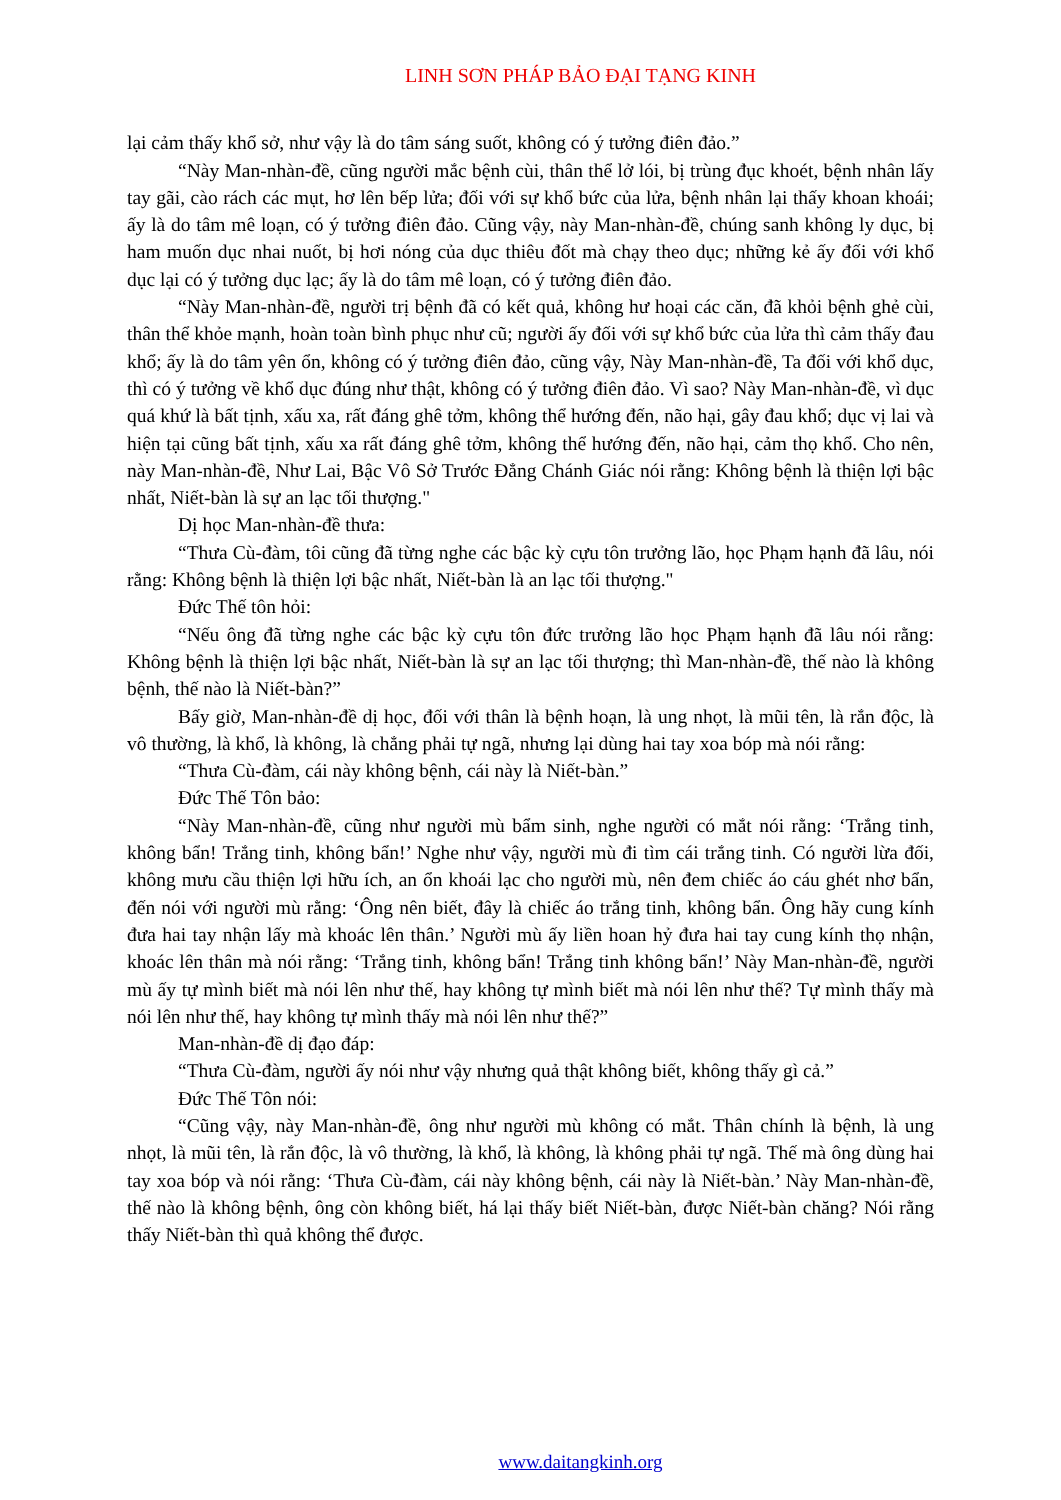LINH SƠN PHÁP BẢO ĐẠI TẠNG KINH
lại cảm thấy khổ sở, như vậy là do tâm sáng suốt, không có ý tưởng điên đảo.”
“Này Man-nhàn-đề, cũng người mắc bệnh cùi, thân thể lở lói, bị trùng đục khoét, bệnh nhân lấy tay gãi, cào rách các mụt, hơ lên bếp lửa; đối với sự khổ bức của lửa, bệnh nhân lại thấy khoan khoái; ấy là do tâm mê loạn, có ý tưởng điên đảo. Cũng vậy, này Man-nhàn-đề, chúng sanh không ly dục, bị ham muốn dục nhai nuốt, bị hơi nóng của dục thiêu đốt mà chạy theo dục; những kẻ ấy đối với khổ dục lại có ý tưởng dục lạc; ấy là do tâm mê loạn, có ý tưởng điên đảo.
“Này Man-nhàn-đề, người trị bệnh đã có kết quả, không hư hoại các căn, đã khỏi bệnh ghẻ cùi, thân thể khỏe mạnh, hoàn toàn bình phục như cũ; người ấy đối với sự khổ bức của lửa thì cảm thấy đau khổ; ấy là do tâm yên ổn, không có ý tưởng điên đảo, cũng vậy, Này Man-nhàn-đề, Ta đối với khổ dục, thì có ý tưởng về khổ dục đúng như thật, không có ý tưởng điên đảo. Vì sao? Này Man-nhàn-đề, vì dục quá khứ là bất tịnh, xấu xa, rất đáng ghê tởm, không thể hướng đến, não hại, gây đau khổ; dục vị lai và hiện tại cũng bất tịnh, xấu xa rất đáng ghê tởm, không thể hướng đến, não hại, cảm thọ khổ. Cho nên, này Man-nhàn-đề, Như Lai, Bậc Vô Sở Trước Đẳng Chánh Giác nói rằng: Không bệnh là thiện lợi bậc nhất, Niết-bàn là sự an lạc tối thượng."
Dị học Man-nhàn-đề thưa:
“Thưa Cù-đàm, tôi cũng đã từng nghe các bậc kỳ cựu tôn trưởng lão, học Phạm hạnh đã lâu, nói rằng: Không bệnh là thiện lợi bậc nhất, Niết-bàn là an lạc tối thượng."
Đức Thế tôn hỏi:
“Nếu ông đã từng nghe các bậc kỳ cựu tôn đức trưởng lão học Phạm hạnh đã lâu nói rằng: Không bệnh là thiện lợi bậc nhất, Niết-bàn là sự an lạc tối thượng; thì Man-nhàn-đề, thế nào là không bệnh, thế nào là Niết-bàn?”
Bấy giờ, Man-nhàn-đề dị học, đối với thân là bệnh hoạn, là ung nhọt, là mũi tên, là rắn độc, là vô thường, là khổ, là không, là chẳng phải tự ngã, nhưng lại dùng hai tay xoa bóp mà nói rằng:
“Thưa Cù-đàm, cái này không bệnh, cái này là Niết-bàn.”
Đức Thế Tôn bảo:
“Này Man-nhàn-đề, cũng như người mù bẩm sinh, nghe người có mắt nói rằng: ‘Trắng tinh, không bẩn! Trắng tinh, không bẩn!’ Nghe như vậy, người mù đi tìm cái trắng tinh. Có người lừa đối, không mưu cầu thiện lợi hữu ích, an ổn khoái lạc cho người mù, nên đem chiếc áo cáu ghét nhơ bẩn, đến nói với người mù rằng: ‘Ông nên biết, đây là chiếc áo trắng tinh, không bẩn. Ông hãy cung kính đưa hai tay nhận lấy mà khoác lên thân.’ Người mù ấy liền hoan hỷ đưa hai tay cung kính thọ nhận, khoác lên thân mà nói rằng: ‘Trắng tinh, không bẩn! Trắng tinh không bẩn!’ Này Man-nhàn-đề, người mù ấy tự mình biết mà nói lên như thế, hay không tự mình biết mà nói lên như thế? Tự mình thấy mà nói lên như thế, hay không tự mình thấy mà nói lên như thế?”
Man-nhàn-đề dị đạo đáp:
“Thưa Cù-đàm, người ấy nói như vậy nhưng quả thật không biết, không thấy gì cả.”
Đức Thế Tôn nói:
“Cũng vậy, này Man-nhàn-đề, ông như người mù không có mắt. Thân chính là bệnh, là ung nhọt, là mũi tên, là rắn độc, là vô thường, là khổ, là không, là không phải tự ngã. Thế mà ông dùng hai tay xoa bóp và nói rằng: ‘Thưa Cù-đàm, cái này không bệnh, cái này là Niết-bàn.’ Này Man-nhàn-đề, thế nào là không bệnh, ông còn không biết, há lại thấy biết Niết-bàn, được Niết-bàn chăng? Nói rằng thấy Niết-bàn thì quả không thể được.
www.daitangkinh.org